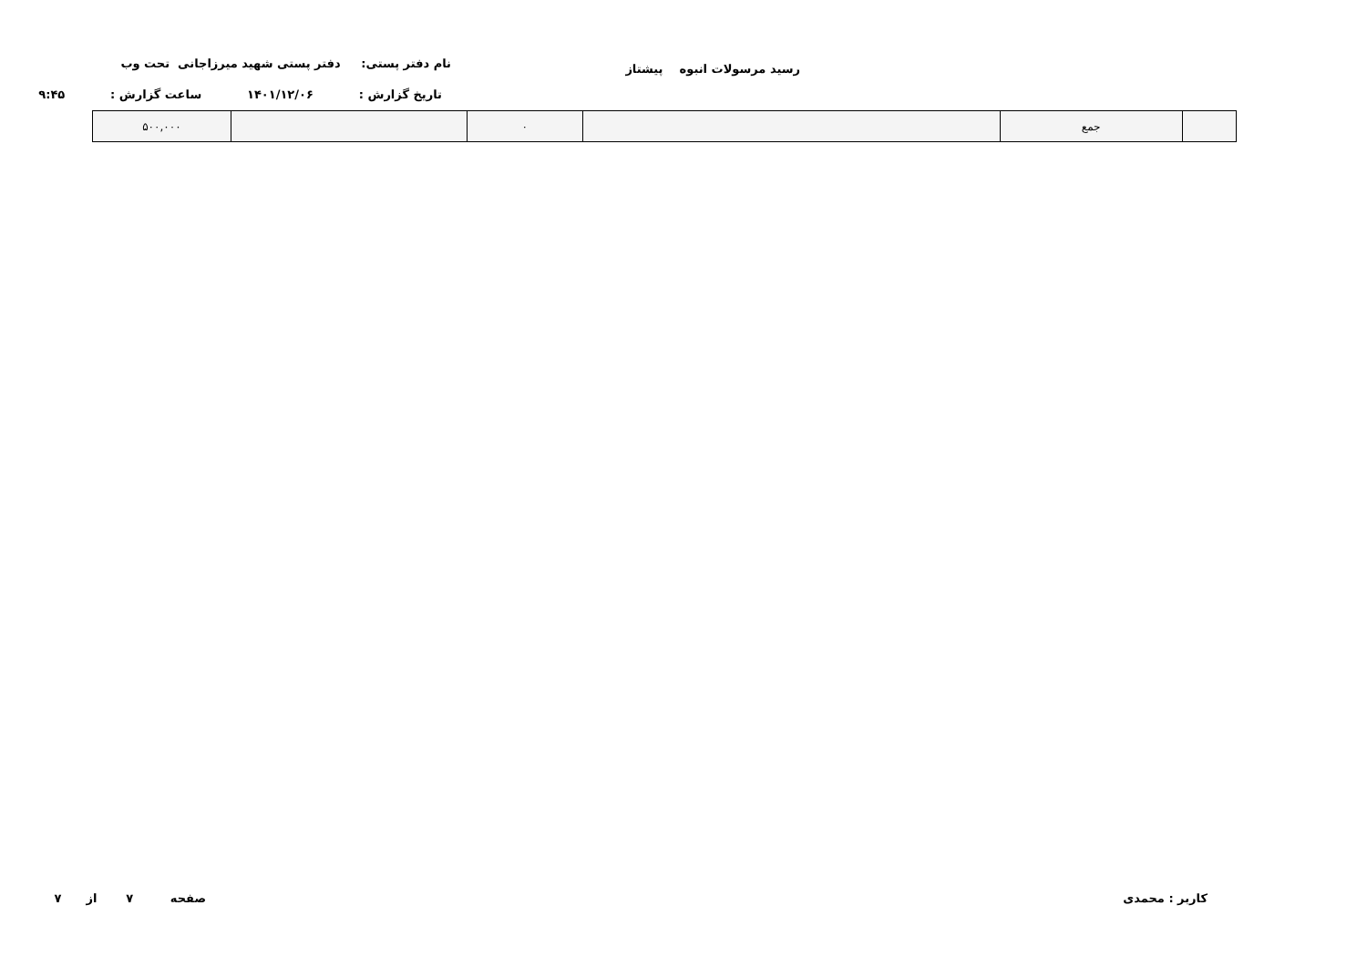رسید مرسولات انبوه پیشتاز
نام دفتر پستی: دفتر پستی شهید میرزاجانی تحت وب
تاریخ گزارش : ۱۴۰۱/۱۲/۰۶ ساعت گزارش : ۹:۴۵
| | جمع | | ۰ | | ۵۰۰,۰۰۰ |
کاربر : محمدی صفحه ۷ از ۷